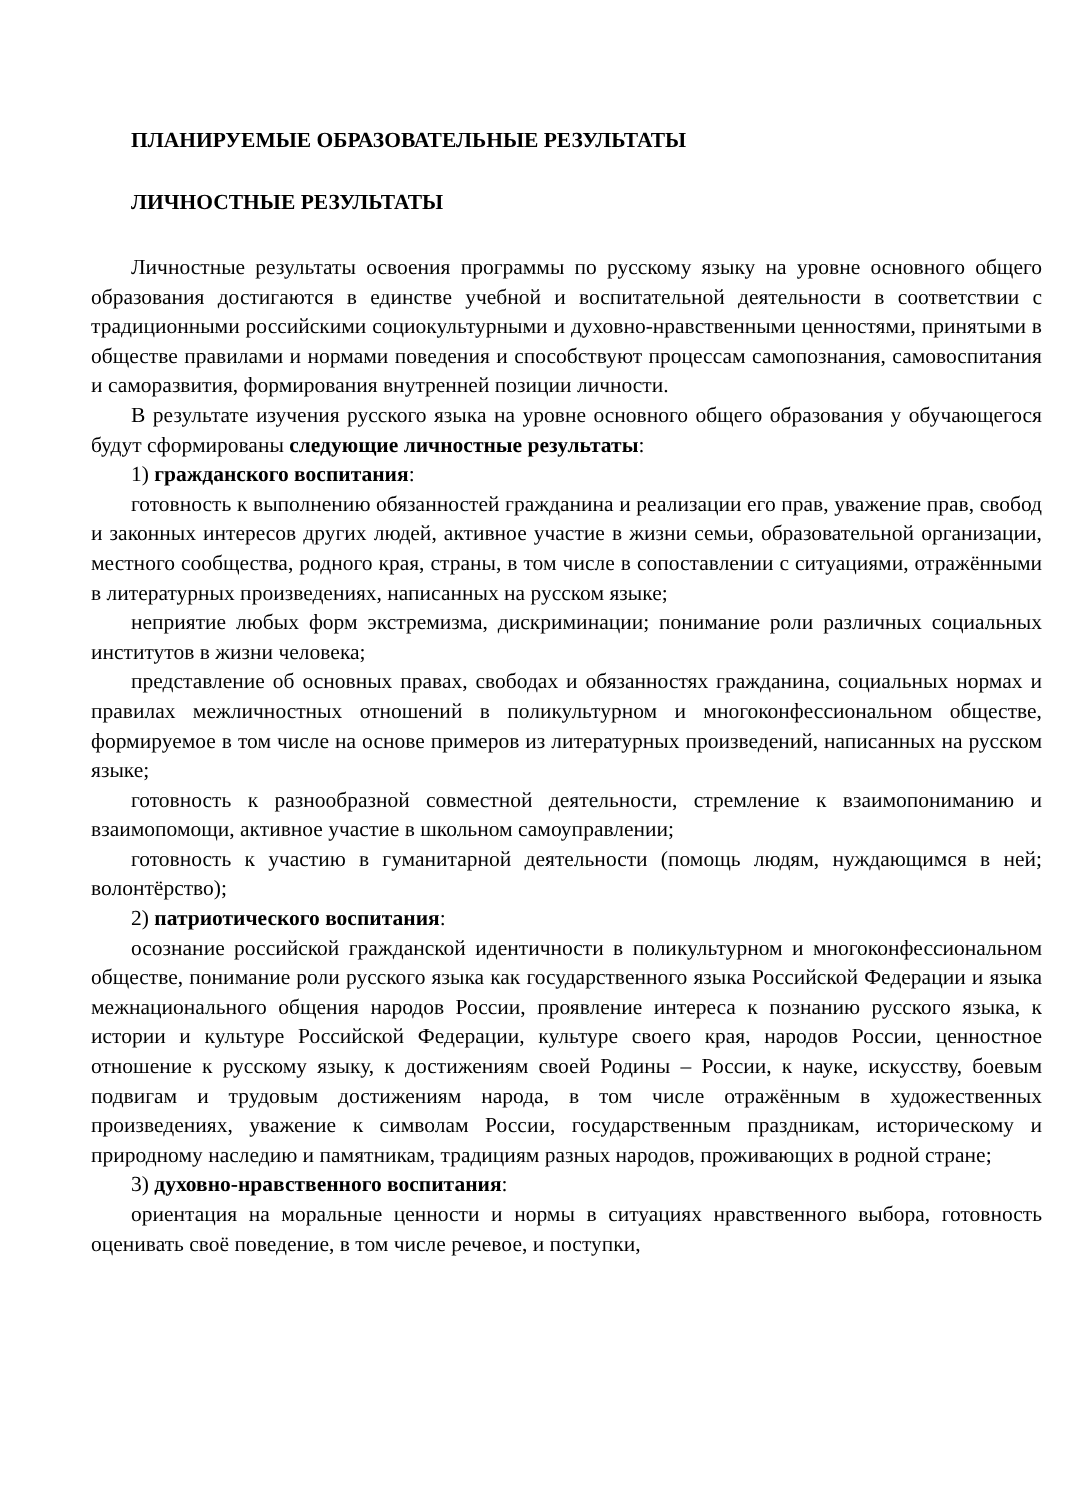ПЛАНИРУЕМЫЕ ОБРАЗОВАТЕЛЬНЫЕ РЕЗУЛЬТАТЫ
ЛИЧНОСТНЫЕ РЕЗУЛЬТАТЫ
Личностные результаты освоения программы по русскому языку на уровне основного общего образования достигаются в единстве учебной и воспитательной деятельности в соответствии с традиционными российскими социокультурными и духовно-нравственными ценностями, принятыми в обществе правилами и нормами поведения и способствуют процессам самопознания, самовоспитания и саморазвития, формирования внутренней позиции личности.
В результате изучения русского языка на уровне основного общего образования у обучающегося будут сформированы следующие личностные результаты:
1) гражданского воспитания:
готовность к выполнению обязанностей гражданина и реализации его прав, уважение прав, свобод и законных интересов других людей, активное участие в жизни семьи, образовательной организации, местного сообщества, родного края, страны, в том числе в сопоставлении с ситуациями, отражёнными в литературных произведениях, написанных на русском языке;
неприятие любых форм экстремизма, дискриминации; понимание роли различных социальных институтов в жизни человека;
представление об основных правах, свободах и обязанностях гражданина, социальных нормах и правилах межличностных отношений в поликультурном и многоконфессиональном обществе, формируемое в том числе на основе примеров из литературных произведений, написанных на русском языке;
готовность к разнообразной совместной деятельности, стремление к взаимопониманию и взаимопомощи, активное участие в школьном самоуправлении;
готовность к участию в гуманитарной деятельности (помощь людям, нуждающимся в ней; волонтёрство);
2) патриотического воспитания:
осознание российской гражданской идентичности в поликультурном и многоконфессиональном обществе, понимание роли русского языка как государственного языка Российской Федерации и языка межнационального общения народов России, проявление интереса к познанию русского языка, к истории и культуре Российской Федерации, культуре своего края, народов России, ценностное отношение к русскому языку, к достижениям своей Родины – России, к науке, искусству, боевым подвигам и трудовым достижениям народа, в том числе отражённым в художественных произведениях, уважение к символам России, государственным праздникам, историческому и природному наследию и памятникам, традициям разных народов, проживающих в родной стране;
3) духовно-нравственного воспитания:
ориентация на моральные ценности и нормы в ситуациях нравственного выбора, готовность оценивать своё поведение, в том числе речевое, и поступки,